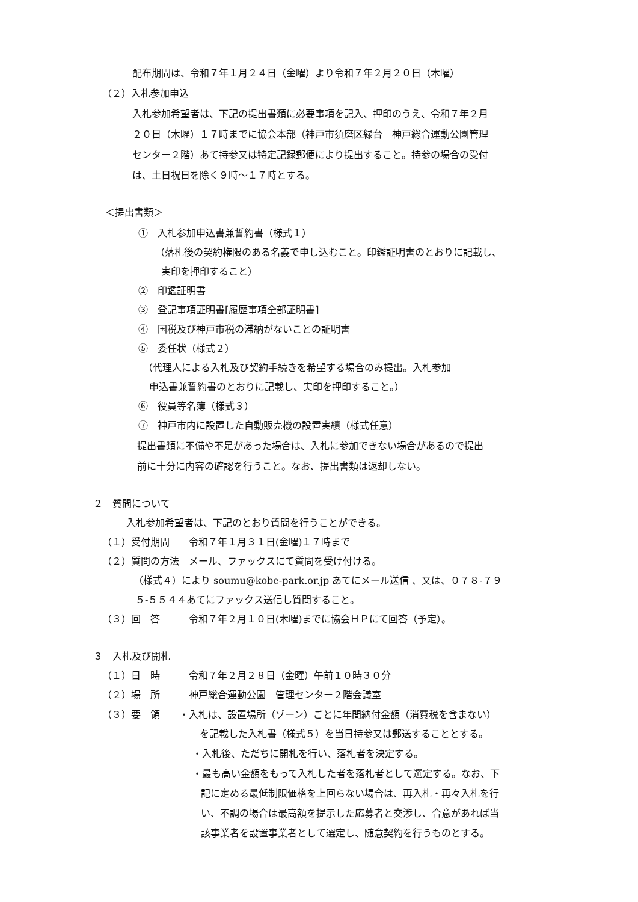配布期間は、令和７年１月２４日（金曜）より令和７年２月２０日（木曜）
（２）入札参加申込
入札参加希望者は、下記の提出書類に必要事項を記入、押印のうえ、令和７年２月
２０日（木曜）１７時までに協会本部（神戸市須磨区緑台　神戸総合運動公園管理
センター２階）あて持参又は特定記録郵便により提出すること。持参の場合の受付
は、土日祝日を除く９時～１７時とする。
＜提出書類＞
①　入札参加申込書兼誓約書（様式１）
（落札後の契約権限のある名義で申し込むこと。印鑑証明書のとおりに記載し、
実印を押印すること）
②　印鑑証明書
③　登記事項証明書[履歴事項全部証明書]
④　国税及び神戸市税の滞納がないことの証明書
⑤　委任状（様式２）
（代理人による入札及び契約手続きを希望する場合のみ提出。入札参加
申込書兼誓約書のとおりに記載し、実印を押印すること。）
⑥　役員等名簿（様式３）
⑦　神戸市内に設置した自動販売機の設置実績（様式任意）
提出書類に不備や不足があった場合は、入札に参加できない場合があるので提出
前に十分に内容の確認を行うこと。なお、提出書類は返却しない。
２　質問について
入札参加希望者は、下記のとおり質問を行うことができる。
（１）受付期間　　令和７年１月３１日(金曜)１７時まで
（２）質問の方法　メール、ファックスにて質問を受け付ける。
（様式４）により soumu@kobe-park.or.jp あてにメール送信 、又は、０７８-７９
５-５５４４あてにファックス送信し質問すること。
（３）回　答　　　令和７年２月１０日(木曜)までに協会ＨＰにて回答（予定）。
３　入札及び開札
（１）日　時　　　令和７年２月２８日（金曜）午前１０時３０分
（２）場　所　　　神戸総合運動公園　管理センター２階会議室
（３）要　領　　・入札は、設置場所（ゾーン）ごとに年間納付金額（消費税を含まない）
を記載した入札書（様式５）を当日持参又は郵送することとする。
・入札後、ただちに開札を行い、落札者を決定する。
・最も高い金額をもって入札した者を落札者として選定する。なお、下
記に定める最低制限価格を上回らない場合は、再入札・再々入札を行
い、不調の場合は最高額を提示した応募者と交渉し、合意があれば当
該事業者を設置事業者として選定し、随意契約を行うものとする。